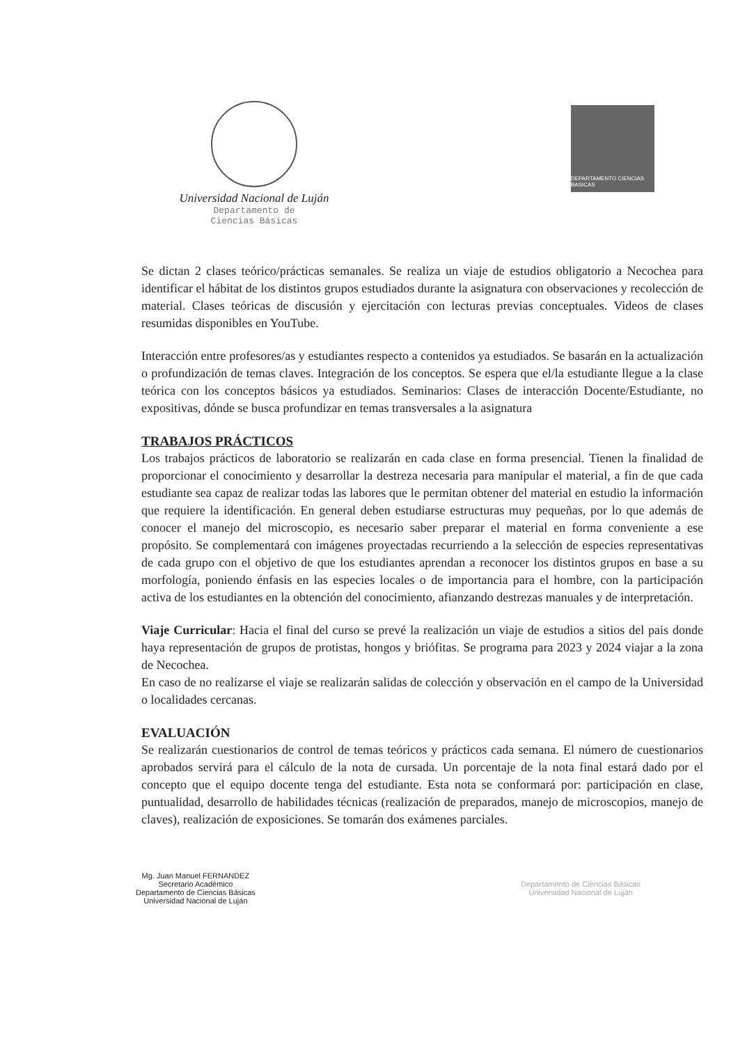Universidad Nacional de Luján
Departamento de
Ciencias Básicas
DEPARTAMENTO CIENCIAS BASICAS
Se dictan 2 clases teórico/prácticas semanales. Se realiza un viaje de estudios obligatorio a Necochea para identificar el hábitat de los distintos grupos estudiados durante la asignatura con observaciones y recolección de material. Clases teóricas de discusión y ejercitación con lecturas previas conceptuales. Videos de clases resumidas disponibles en YouTube.
Interacción entre profesores/as y estudiantes respecto a contenidos ya estudiados. Se basarán en la actualización o profundización de temas claves. Integración de los conceptos. Se espera que el/la estudiante llegue a la clase teórica con los conceptos básicos ya estudiados. Seminarios: Clases de interacción Docente/Estudiante, no expositivas, dónde se busca profundizar en temas transversales a la asignatura
TRABAJOS PRÁCTICOS
Los trabajos prácticos de laboratorio se realizarán en cada clase en forma presencial. Tienen la finalidad de proporcionar el conocimiento y desarrollar la destreza necesaria para manipular el material, a fin de que cada estudiante sea capaz de realizar todas las labores que le permitan obtener del material en estudio la información que requiere la identificación. En general deben estudiarse estructuras muy pequeñas, por lo que además de conocer el manejo del microscopio, es necesario saber preparar el material en forma conveniente a ese propósito. Se complementará con imágenes proyectadas recurriendo a la selección de especies representativas de cada grupo con el objetivo de que los estudiantes aprendan a reconocer los distintos grupos en base a su morfología, poniendo énfasis en las especies locales o de importancia para el hombre, con la participación activa de los estudiantes en la obtención del conocimiento, afianzando destrezas manuales y de interpretación.
Viaje Curricular: Hacia el final del curso se prevé la realización un viaje de estudios a sitios del pais donde haya representación de grupos de protistas, hongos y briófitas. Se programa para 2023 y 2024 viajar a la zona de Necochea.
En caso de no realizarse el viaje se realizarán salidas de colección y observación en el campo de la Universidad o localidades cercanas.
EVALUACIÓN
Se realizarán cuestionarios de control de temas teóricos y prácticos cada semana. El número de cuestionarios aprobados servirá para el cálculo de la nota de cursada. Un porcentaje de la nota final estará dado por el concepto que el equipo docente tenga del estudiante. Esta nota se conformará por: participación en clase, puntualidad, desarrollo de habilidades técnicas (realización de preparados, manejo de microscopios, manejo de claves), realización de exposiciones. Se tomarán dos exámenes parciales.
Mg. Juan Manuel FERNANDEZ
Secretario Académico
Departamento de Ciencias Básicas
Universidad Nacional de Luján
Departamento de Ciencias Básicas
Universidad Nacional de Luján